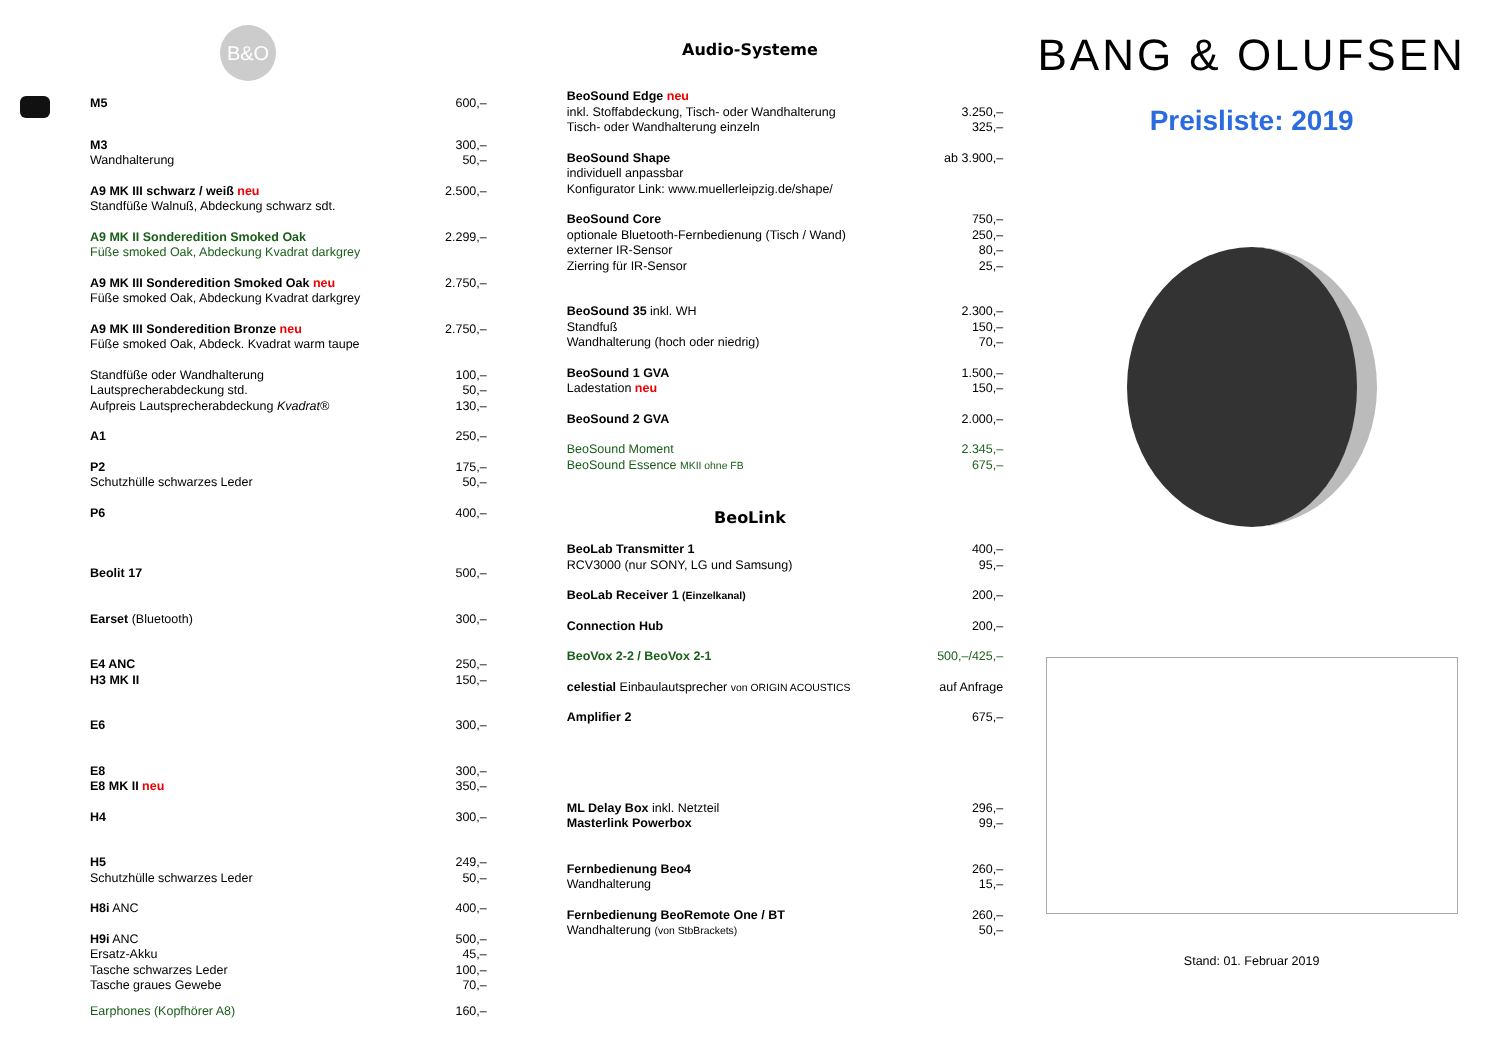B&O
| | M5 | 600,– |
| | M3 Wandhalterung | 300,– 50,– |
| | A9 MK III schwarz / weiß neu Standfüße Walnuß, Abdeckung schwarz sdt. | 2.500,– |
| | A9 MK II Sonderedition Smoked Oak Füße smoked Oak, Abdeckung Kvadrat darkgrey | 2.299,– |
| | A9 MK III Sonderedition Smoked Oak neu Füße smoked Oak, Abdeckung Kvadrat darkgrey | 2.750,– |
| | A9 MK III Sonderedition Bronze neu Füße smoked Oak, Abdeck. Kvadrat warm taupe | 2.750,– |
| | Standfüße oder Wandhalterung Lautsprecherabdeckung std. Aufpreis Lautsprecherabdeckung Kvadrat® | 100,– 50,– 130,– |
| | A1 | 250,– |
| | P2 Schutzhülle schwarzes Leder | 175,– 50,– |
| | P6 | 400,– |
| | Beolit 17 | 500,– |
| | Earset (Bluetooth) | 300,– |
| | E4 ANC H3 MK II | 250,– 150,– |
| | E6 | 300,– |
| | E8 E8 MK II neu | 300,– 350,– |
| | H4 | 300,– |
| | H5 Schutzhülle schwarzes Leder | 249,– 50,– |
| | H8i ANC | 400,– |
| | H9i ANC Ersatz-Akku Tasche schwarzes Leder Tasche graues Gewebe | 500,– 45,– 100,– 70,– |
| | Earphones (Kopfhörer A8) | 160,– |
Audio-Systeme
| | BeoSound Edge neu inkl. Stoffabdeckung, Tisch- oder Wandhalterung Tisch- oder Wandhalterung einzeln | 3.250,– 325,– |
| | BeoSound Shape individuell anpassbar Konfigurator Link: www.muellerleipzig.de/shape/ | ab 3.900,– |
| | BeoSound Core optionale Bluetooth-Fernbedienung (Tisch / Wand) externer IR-Sensor Zierring für IR-Sensor | 750,– 250,– 80,– 25,– |
| | BeoSound 35 inkl. WH Standfuß Wandhalterung (hoch oder niedrig) | 2.300,– 150,– 70,– |
| | BeoSound 1 GVA Ladestation neu | 1.500,– 150,– |
| | BeoSound 2 GVA | 2.000,– |
| | BeoSound Moment BeoSound Essence MKII ohne FB | 2.345,– 675,– |
BeoLink
| | BeoLab Transmitter 1 RCV3000 (nur SONY, LG und Samsung) | 400,– 95,– |
| | BeoLab Receiver 1 (Einzelkanal) | 200,– |
| | Connection Hub | 200,– |
| | BeoVox 2-2 / BeoVox 2-1 | 500,–/425,– |
| | celestial Einbaulautsprecher von ORIGIN ACOUSTICS | auf Anfrage |
| | Amplifier 2 | 675,– |
| | ML Delay Box inkl. Netzteil Masterlink Powerbox | 296,– 99,– |
| | Fernbedienung Beo4 Wandhalterung | 260,– 15,– |
| | Fernbedienung BeoRemote One / BT Wandhalterung (von StbBrackets) | 260,– 50,– |
BANG & OLUFSEN
Preisliste: 2019
Stand: 01. Februar 2019